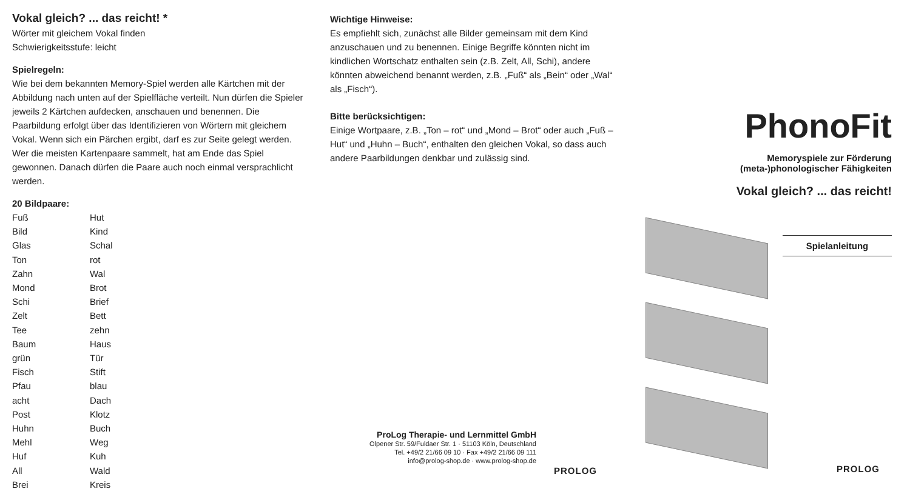Vokal gleich? ... das reicht! *
Wörter mit gleichem Vokal finden
Schwierigkeitsstufe: leicht
Spielregeln:
Wie bei dem bekannten Memory-Spiel werden alle Kärtchen mit der Abbildung nach unten auf der Spielfläche verteilt. Nun dürfen die Spieler jeweils 2 Kärtchen aufdecken, anschauen und benennen. Die Paarbildung erfolgt über das Identifizieren von Wörtern mit gleichem Vokal. Wenn sich ein Pärchen ergibt, darf es zur Seite gelegt werden. Wer die meisten Kartenpaare sammelt, hat am Ende das Spiel gewonnen. Danach dürfen die Paare auch noch einmal versprachlicht werden.
20 Bildpaare:
| Fuß | Hut |
| Bild | Kind |
| Glas | Schal |
| Ton | rot |
| Zahn | Wal |
| Mond | Brot |
| Schi | Brief |
| Zelt | Bett |
| Tee | zehn |
| Baum | Haus |
| grün | Tür |
| Fisch | Stift |
| Pfau | blau |
| acht | Dach |
| Post | Klotz |
| Huhn | Buch |
| Mehl | Weg |
| Huf | Kuh |
| All | Wald |
| Brei | Kreis |
Wichtige Hinweise:
Es empfiehlt sich, zunächst alle Bilder gemeinsam mit dem Kind anzuschauen und zu benennen. Einige Begriffe könnten nicht im kindlichen Wortschatz enthalten sein (z.B. Zelt, All, Schi), andere könnten abweichend benannt werden, z.B. „Fuß“ als „Bein“ oder „Wal“ als „Fisch“).
Bitte berücksichtigen:
Einige Wortpaare, z.B. „Ton – rot“ und „Mond – Brot“ oder auch „Fuß – Hut“ und „Huhn – Buch“, enthalten den gleichen Vokal, so dass auch andere Paarbildungen denkbar und zulässig sind.
ProLog Therapie- und Lernmittel GmbH
Olpener Str. 59/Fuldaer Str. 1 · 51103 Köln, Deutschland
Tel. +49/2 21/66 09 10 · Fax +49/2 21/66 09 111
info@prolog-shop.de · www.prolog-shop.de
PROLOG
PhonoFit
Memoryspiele zur Förderung
(meta-)phonologischer Fähigkeiten
Vokal gleich? ... das reicht!
Spielanleitung
PROLOG